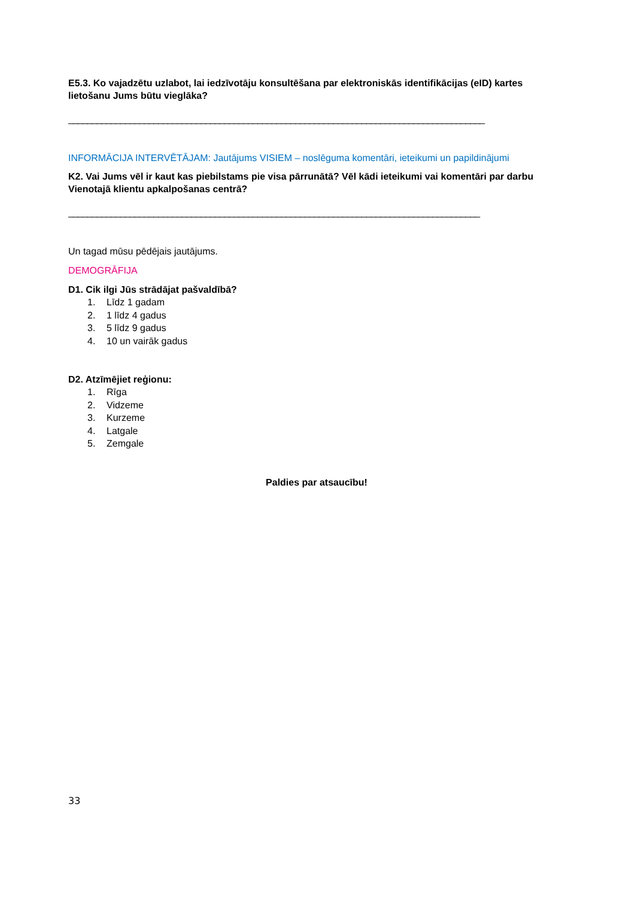E5.3. Ko vajadzētu uzlabot, lai iedzīvotāju konsultēšana par elektroniskās identifikācijas (eID) kartes lietošanu Jums būtu vieglāka?
________________________________________________________________________________________
INFORMĀCIJA INTERVĒTĀJAM: Jautājums VISIEM – noslēguma komentāri, ieteikumi un papildinājumi
K2. Vai Jums vēl ir kaut kas piebilstams pie visa pārrunātā? Vēl kādi ieteikumi vai komentāri par darbu Vienotajā klientu apkalpošanas centrā?
_______________________________________________________________________________________
Un tagad mūsu pēdējais jautājums.
DEMOGRĀFIJA
D1. Cik ilgi Jūs strādājat pašvaldībā?
1. Līdz 1 gadam
2. 1 līdz 4 gadus
3. 5 līdz 9 gadus
4. 10 un vairāk gadus
D2. Atzīmējiet reģionu:
1. Rīga
2. Vidzeme
3. Kurzeme
4. Latgale
5. Zemgale
Paldies par atsaucību!
33